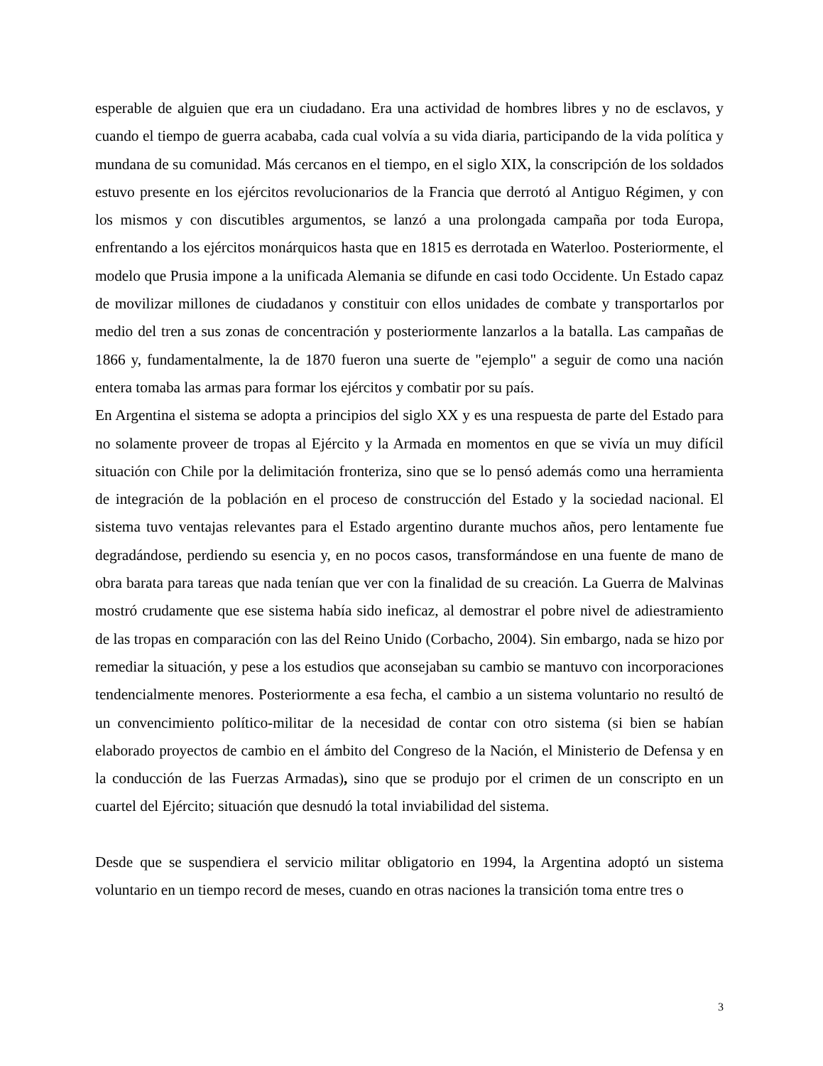esperable de alguien que era un ciudadano. Era una actividad de hombres libres y no de esclavos, y cuando el tiempo de guerra acababa, cada cual volvía a su vida diaria, participando de la vida política y mundana de su comunidad. Más cercanos en el tiempo, en el siglo XIX, la conscripción de los soldados estuvo presente en los ejércitos revolucionarios de la Francia que derrotó al Antiguo Régimen, y con los mismos y con discutibles argumentos, se lanzó a una prolongada campaña por toda Europa, enfrentando a los ejércitos monárquicos hasta que en 1815 es derrotada en Waterloo. Posteriormente, el modelo que Prusia impone a la unificada Alemania se difunde en casi todo Occidente. Un Estado capaz de movilizar millones de ciudadanos y constituir con ellos unidades de combate y transportarlos por medio del tren a sus zonas de concentración y posteriormente lanzarlos a la batalla. Las campañas de 1866 y, fundamentalmente, la de 1870 fueron una suerte de "ejemplo" a seguir de como una nación entera tomaba las armas para formar los ejércitos y combatir por su país.
En Argentina el sistema se adopta a principios del siglo XX y es una respuesta de parte del Estado para no solamente proveer de tropas al Ejército y la Armada en momentos en que se vivía un muy difícil situación con Chile por la delimitación fronteriza, sino que se lo pensó además como una herramienta de integración de la población en el proceso de construcción del Estado y la sociedad nacional. El sistema tuvo ventajas relevantes para el Estado argentino durante muchos años, pero lentamente fue degradándose, perdiendo su esencia y, en no pocos casos, transformándose en una fuente de mano de obra barata para tareas que nada tenían que ver con la finalidad de su creación. La Guerra de Malvinas mostró crudamente que ese sistema había sido ineficaz, al demostrar el pobre nivel de adiestramiento de las tropas en comparación con las del Reino Unido (Corbacho, 2004). Sin embargo, nada se hizo por remediar la situación, y pese a los estudios que aconsejaban su cambio se mantuvo con incorporaciones tendencialmente menores. Posteriormente a esa fecha, el cambio a un sistema voluntario no resultó de un convencimiento político-militar de la necesidad de contar con otro sistema (si bien se habían elaborado proyectos de cambio en el ámbito del Congreso de la Nación, el Ministerio de Defensa y en la conducción de las Fuerzas Armadas), sino que se produjo por el crimen de un conscripto en un cuartel del Ejército; situación que desnudó la total inviabilidad del sistema.
Desde que se suspendiera el servicio militar obligatorio en 1994, la Argentina adoptó un sistema voluntario en un tiempo record de meses, cuando en otras naciones la transición toma entre tres o
3